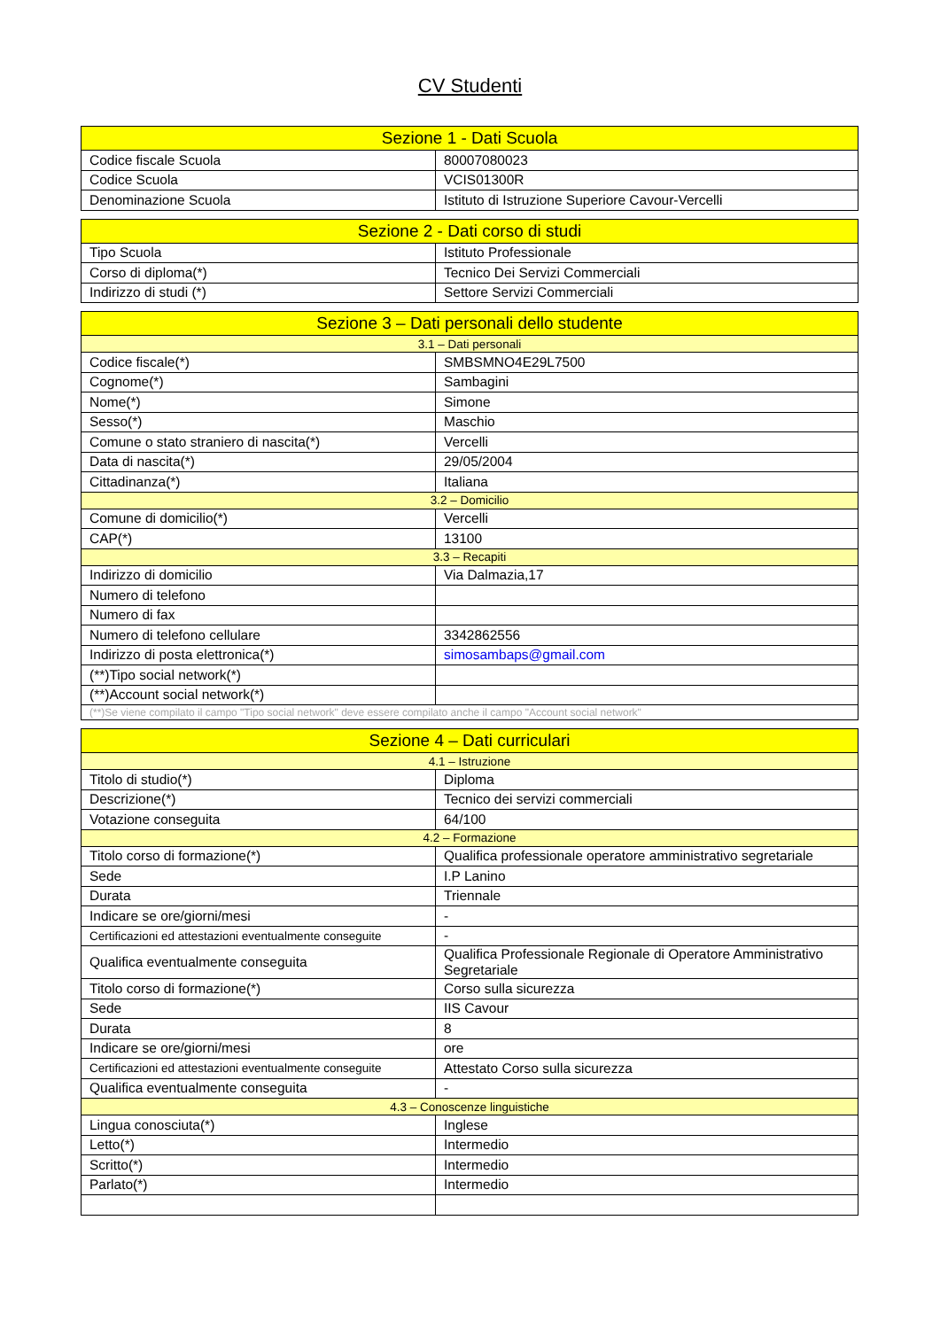CV Studenti
| Sezione 1 - Dati Scuola | |
| --- | --- |
| Codice fiscale Scuola | 80007080023 |
| Codice Scuola | VCIS01300R |
| Denominazione Scuola | Istituto di Istruzione Superiore Cavour-Vercelli |
| Sezione 2 - Dati corso di studi | |
| --- | --- |
| Tipo Scuola | Istituto Professionale |
| Corso di diploma(*) | Tecnico Dei Servizi Commerciali |
| Indirizzo di studi (*) | Settore Servizi Commerciali |
| Sezione 3 – Dati personali dello studente | |
| --- | --- |
| 3.1 – Dati personali | |
| Codice fiscale(*) | SMBSMNO4E29L7500 |
| Cognome(*) | Sambagini |
| Nome(*) | Simone |
| Sesso(*) | Maschio |
| Comune o stato straniero di nascita(*) | Vercelli |
| Data di nascita(*) | 29/05/2004 |
| Cittadinanza(*) | Italiana |
| 3.2 – Domicilio | |
| Comune di domicilio(*) | Vercelli |
| CAP(*) | 13100 |
| 3.3 – Recapiti | |
| Indirizzo di domicilio | Via Dalmazia,17 |
| Numero di telefono | |
| Numero di fax | |
| Numero di telefono cellulare | 3342862556 |
| Indirizzo di posta elettronica(*) | simosambaps@gmail.com |
| (**)Tipo social network(*) | |
| (**)Account social network(*) | |
| (**)Se viene compilato il campo "Tipo social network" deve essere compilato anche il campo "Account social network" | |
| Sezione 4 – Dati curriculari | |
| --- | --- |
| 4.1 – Istruzione | |
| Titolo di studio(*) | Diploma |
| Descrizione(*) | Tecnico dei servizi commerciali |
| Votazione conseguita | 64/100 |
| 4.2 – Formazione | |
| Titolo corso di formazione(*) | Qualifica professionale operatore amministrativo segretariale |
| Sede | I.P Lanino |
| Durata | Triennale |
| Indicare se ore/giorni/mesi | - |
| Certificazioni ed attestazioni eventualmente conseguite | - |
| Qualifica eventualmente conseguita | Qualifica Professionale Regionale di Operatore Amministrativo Segretariale |
| Titolo corso di formazione(*) | Corso sulla sicurezza |
| Sede | IIS Cavour |
| Durata | 8 |
| Indicare se ore/giorni/mesi | ore |
| Certificazioni ed attestazioni eventualmente conseguite | Attestato Corso sulla sicurezza |
| Qualifica eventualmente conseguita | - |
| 4.3 – Conoscenze linguistiche | |
| Lingua conosciuta(*) | Inglese |
| Letto(*) | Intermedio |
| Scritto(*) | Intermedio |
| Parlato(*) | Intermedio |